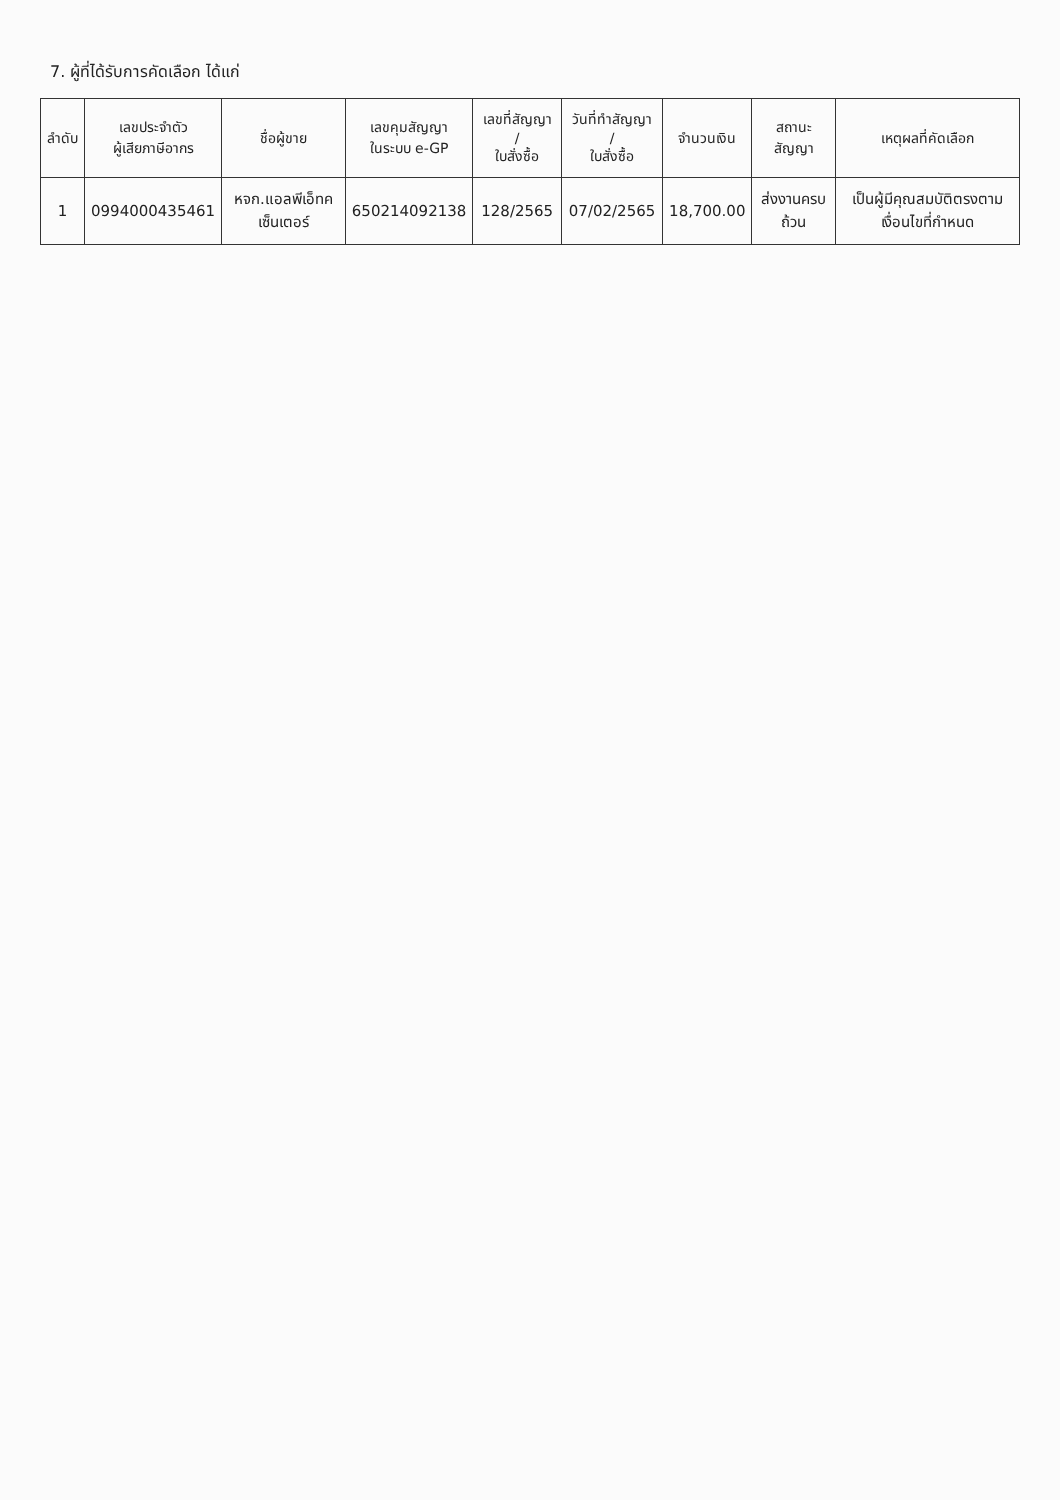7. ผู้ที่ได้รับการคัดเลือก ได้แก่
| ลำดับ | เลขประจำตัว ผู้เสียภาษีอากร | ชื่อผู้ขาย | เลขคุมสัญญา ในระบบ e-GP | เลขที่สัญญา / ใบสั่งซื้อ | วันที่ทำสัญญา / ใบสั่งซื้อ | จำนวนเงิน | สถานะสัญญา | เหตุผลที่คัดเลือก |
| --- | --- | --- | --- | --- | --- | --- | --- | --- |
| 1 | 0994000435461 | หจก.แอลพีเอ็ทคเซ็นเตอร์ | 650214092138 | 128/2565 | 07/02/2565 | 18,700.00 | ส่งงานครบถ้วน | เป็นผู้มีคุณสมบัติตรงตามเงื่อนไขที่กำหนด |